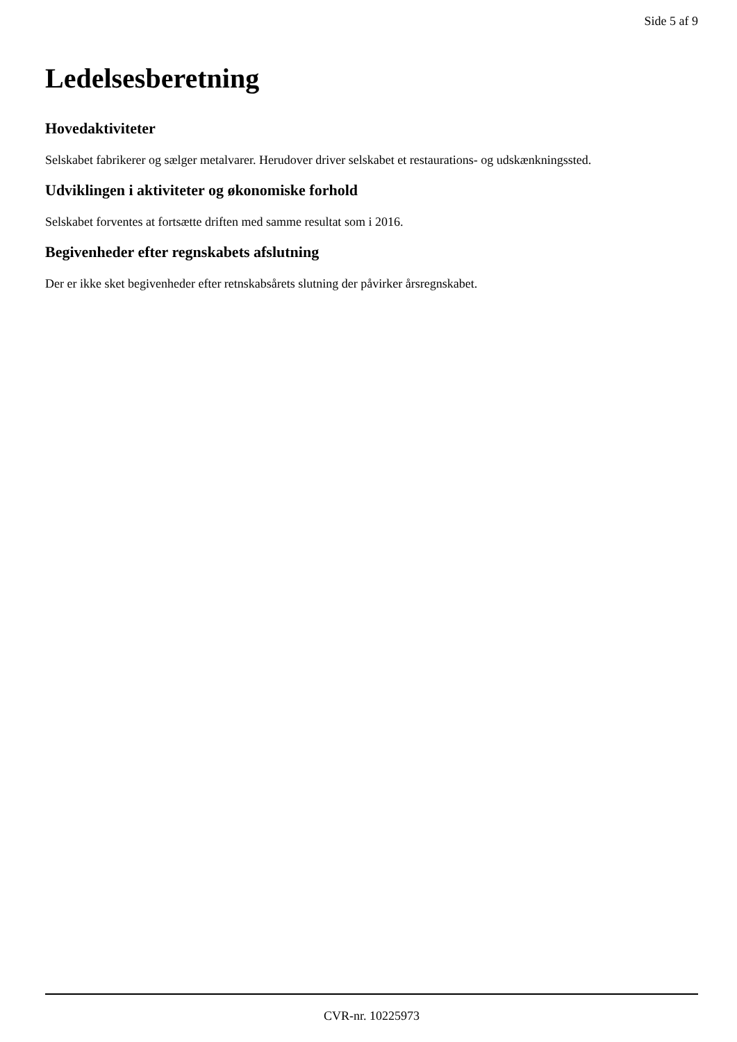Side 5 af 9
Ledelsesberetning
Hovedaktiviteter
Selskabet fabrikerer og sælger metalvarer. Herudover driver selskabet et restaurations- og udskænkningssted.
Udviklingen i aktiviteter og økonomiske forhold
Selskabet forventes at fortsætte driften med samme resultat som i 2016.
Begivenheder efter regnskabets afslutning
Der er ikke sket begivenheder efter retnskabsårets slutning der påvirker årsregnskabet.
CVR-nr. 10225973